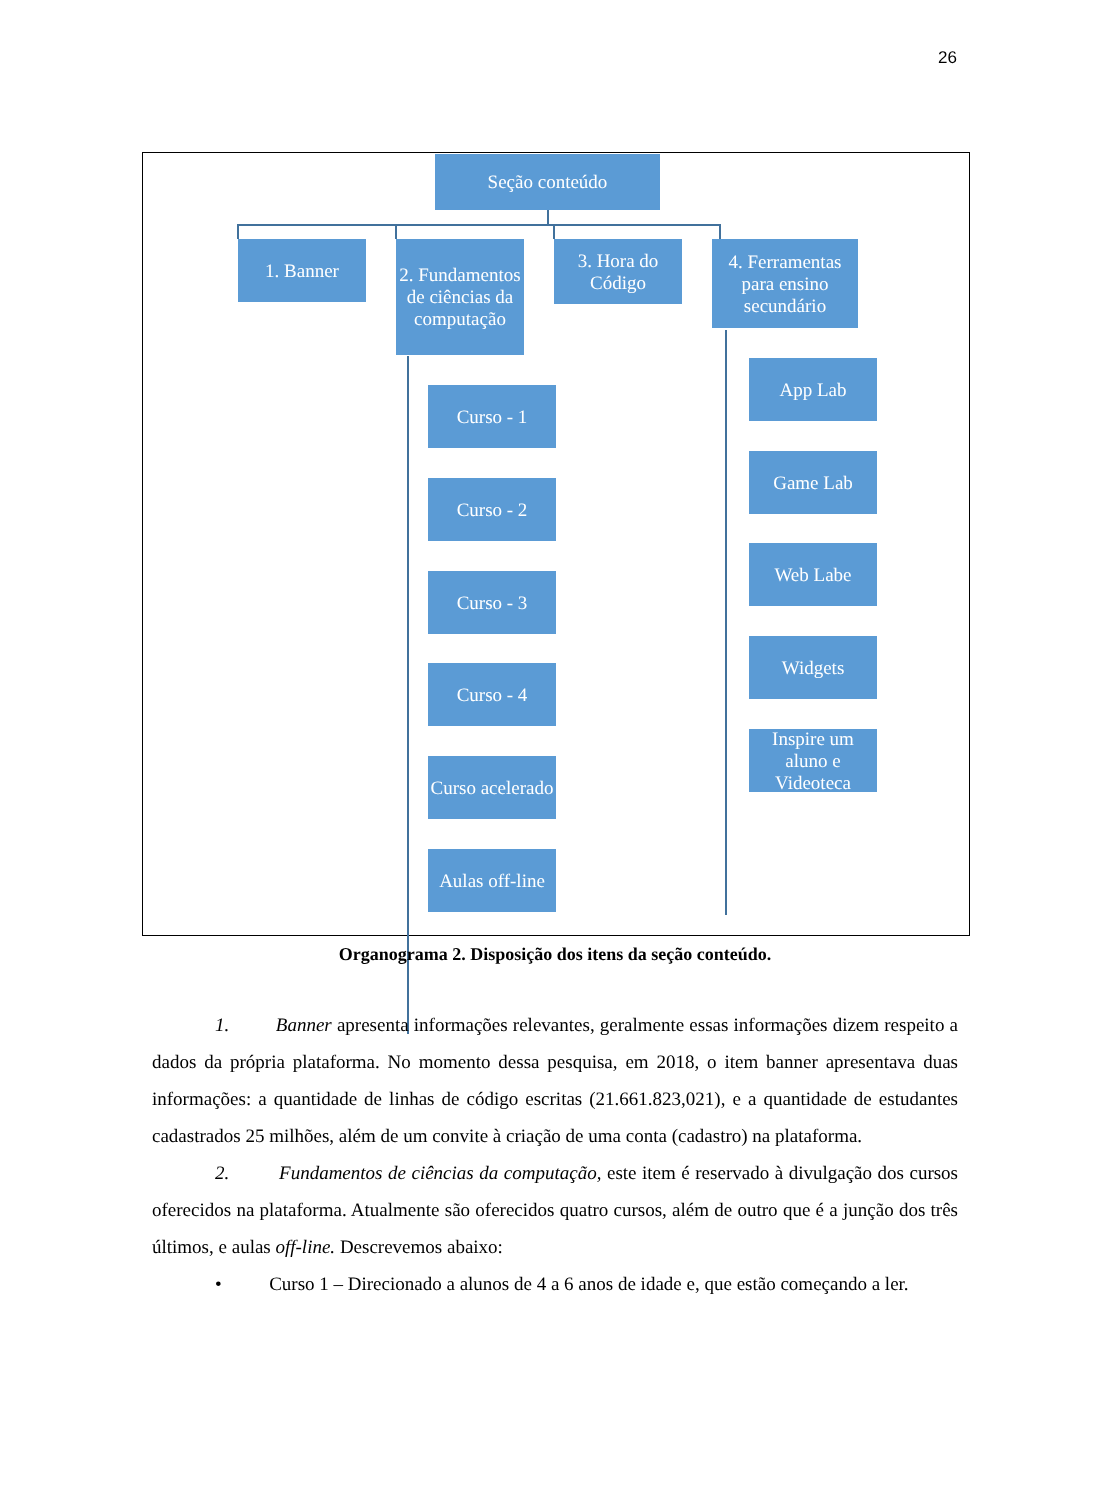26
Seção conteúdo
1. Banner
2. Fundamentos de ciências da computação
3. Hora do Código
4. Ferramentas para ensino secundário
Curso - 1
Curso - 2
Curso - 3
Curso - 4
Curso acelerado
Aulas off-line
App Lab
Game Lab
Web Labe
Widgets
Inspire um aluno e Videoteca
Organograma 2. Disposição dos itens da seção conteúdo.
1. Banner apresenta informações relevantes, geralmente essas informações dizem respeito a dados da própria plataforma. No momento dessa pesquisa, em 2018, o item banner apresentava duas informações: a quantidade de linhas de código escritas (21.661.823,021), e a quantidade de estudantes cadastrados 25 milhões, além de um convite à criação de uma conta (cadastro) na plataforma.
2. Fundamentos de ciências da computação, este item é reservado à divulgação dos cursos oferecidos na plataforma. Atualmente são oferecidos quatro cursos, além de outro que é a junção dos três últimos, e aulas off-line. Descrevemos abaixo:
• Curso 1 – Direcionado a alunos de 4 a 6 anos de idade e, que estão começando a ler.